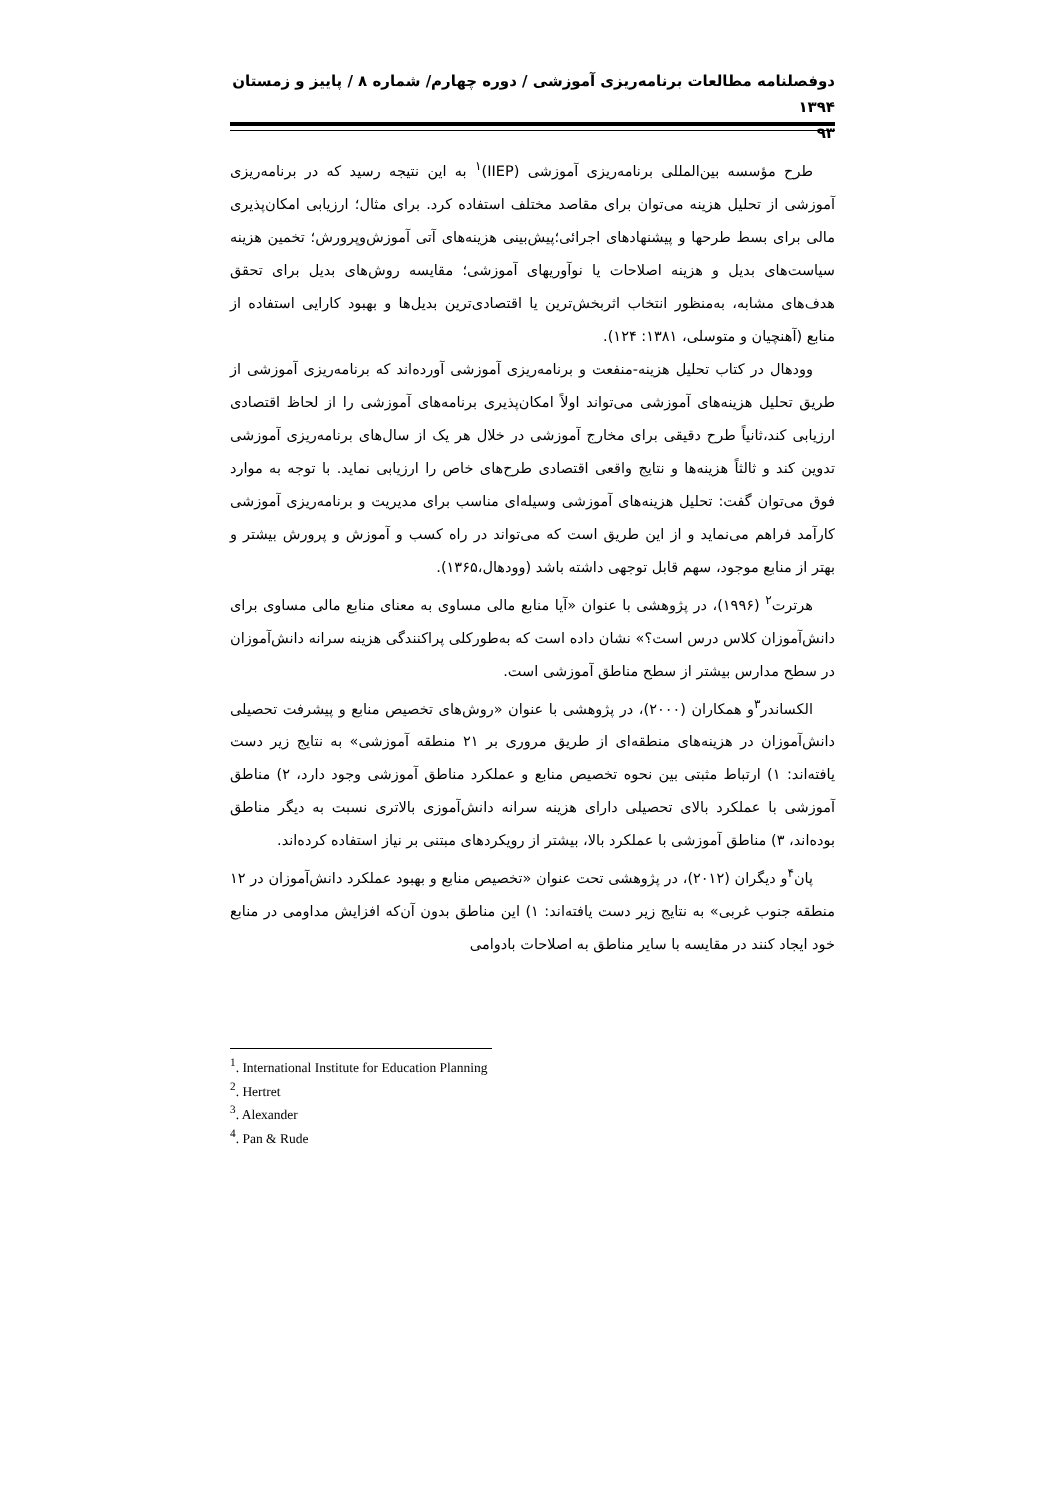دوفصلنامه مطالعات برنامه‌ریزی آموزشی / دوره چهارم/ شماره ۸ / پاییز و زمستان ۱۳۹۴
۹۳
طرح مؤسسه بین‌المللی برنامه‌ریزی آموزشی (IIEP)<sup>۱</sup> به این نتیجه رسید که در برنامه‌ریزی آموزشی از تحلیل هزینه می‌توان برای مقاصد مختلف استفاده کرد. برای مثال؛ ارزیابی امکان‌پذیری مالی برای بسط طرحها و پیشنهادهای اجرائی؛پیش‌بینی هزینه‌های آتی آموزش‌وپرورش؛ تخمین هزینه سیاست‌های بدیل و هزینه اصلاحات یا نوآوریهای آموزشی؛ مقایسه روش‌های بدیل برای تحقق هدف‌های مشابه، به‌منظور انتخاب اثربخش‌ترین یا اقتصادی‌ترین بدیل‌ها و بهبود کارایی استفاده از منابع (آهنچیان و متوسلی، ۱۳۸۱: ۱۲۴).
وودهال در کتاب تحلیل هزینه-منفعت و برنامه‌ریزی آموزشی آورده‌اند که برنامه‌ریزی آموزشی از طریق تحلیل هزینه‌های آموزشی می‌تواند اولاً امکان‌پذیری برنامه‌های آموزشی را از لحاظ اقتصادی ارزیابی کند،ثانیاً طرح دقیقی برای مخارج آموزشی در خلال هر یک از سال‌های برنامه‌ریزی آموزشی تدوین کند و ثالثاً هزینه‌ها و نتایج واقعی اقتصادی طرح‌های خاص را ارزیابی نماید. با توجه به موارد فوق می‌توان گفت: تحلیل هزینه‌های آموزشی وسیله‌ای مناسب برای مدیریت و برنامه‌ریزی آموزشی کارآمد فراهم می‌نماید و از این طریق است که می‌تواند در راه کسب و آموزش و پرورش بیشتر و بهتر از منابع موجود، سهم قابل توجهی داشته باشد (وودهال،۱۳۶۵).
هرترت<sup>۲</sup> (۱۹۹۶)، در پژوهشی با عنوان «آیا منابع مالی مساوی به معنای منابع مالی مساوی برای دانش‌آموزان کلاس درس است؟» نشان داده است که به‌طورکلی پراکنندگی هزینه سرانه دانش‌آموزان در سطح مدارس بیشتر از سطح مناطق آموزشی است.
الکساندر<sup>۳</sup>و همکاران (۲۰۰۰)، در پژوهشی با عنوان «روش‌های تخصیص منابع و پیشرفت تحصیلی دانش‌آموزان در هزینه‌های منطقه‌ای از طریق مروری بر ۲۱ منطقه آموزشی» به نتایج زیر دست یافته‌اند: ۱) ارتباط مثبتی بین نحوه تخصیص منابع و عملکرد مناطق آموزشی وجود دارد، ۲) مناطق آموزشی با عملکرد بالای تحصیلی دارای هزینه سرانه دانش‌آموزی بالاتری نسبت به دیگر مناطق بوده‌اند، ۳) مناطق آموزشی با عملکرد بالا، بیشتر از رویکردهای مبتنی بر نیاز استفاده کرده‌اند.
پان<sup>۴</sup>و دیگران (۲۰۱۲)، در پژوهشی تحت عنوان «تخصیص منابع و بهبود عملکرد دانش‌آموزان در ۱۲ منطقه جنوب غربی» به نتایج زیر دست یافته‌اند: ۱) این مناطق بدون آن‌که افزایش مداومی در منابع خود ایجاد کنند در مقایسه با سایر مناطق به اصلاحات بادوامی
<sup>1</sup>. International Institute for Education Planning
<sup>2</sup>. Hertret
<sup>3</sup>. Alexander
<sup>4</sup>. Pan & Rude